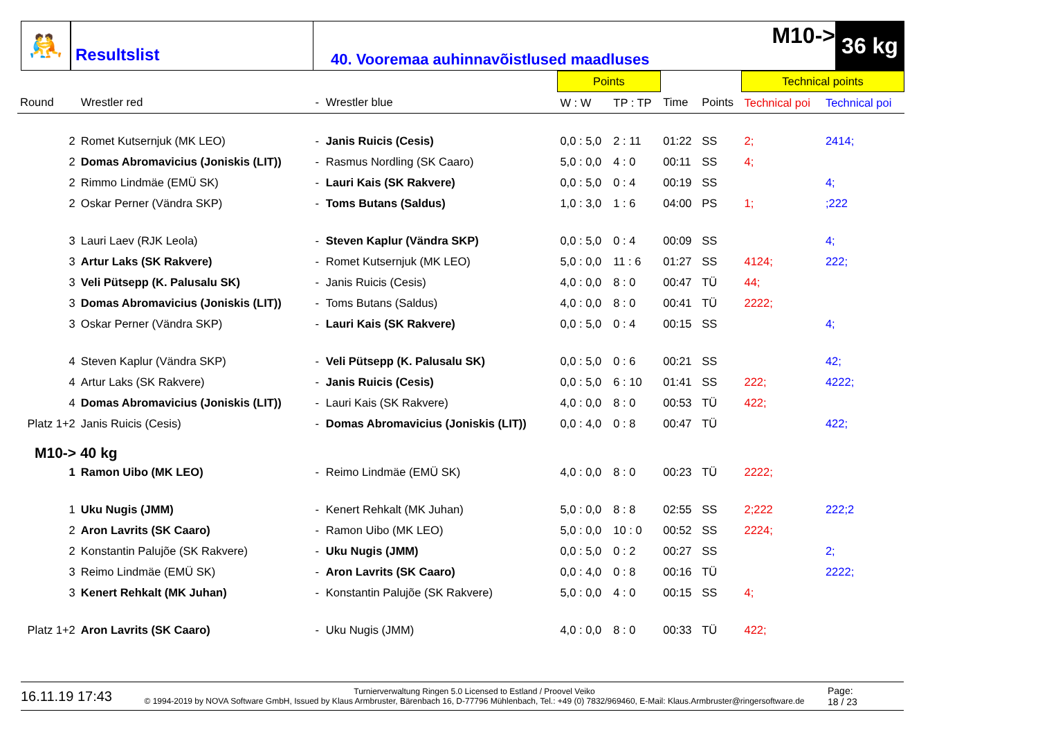🤼
Resultslist
40. Vooremaa auhinnavõistlused maadluses
M10->
36 kg
| | | | | Points | | | | Technical points | |
| --- | --- | --- | --- | --- | --- | --- | --- | --- | --- |
| Round | Wrestler red | - | Wrestler blue | W : W | TP : TP | Time | Points | Technical poi | Technical poi |
| 2 | Romet Kutsernjuk (MK LEO) | - | Janis Ruicis (Cesis) | 0,0 : 5,0 | 2 : 11 | 01:22 | SS | 2; | 2414; |
| 2 | Domas Abromavicius (Joniskis (LIT)) | - | Rasmus Nordling (SK Caaro) | 5,0 : 0,0 | 4 : 0 | 00:11 | SS | 4; | |
| 2 | Rimmo Lindmäe (EMÜ SK) | - | Lauri Kais (SK Rakvere) | 0,0 : 5,0 | 0 : 4 | 00:19 | SS | | 4; |
| 2 | Oskar Perner (Vändra SKP) | - | Toms Butans (Saldus) | 1,0 : 3,0 | 1 : 6 | 04:00 | PS | 1; | ;222 |
| 3 | Lauri Laev (RJK Leola) | - | Steven Kaplur (Vändra SKP) | 0,0 : 5,0 | 0 : 4 | 00:09 | SS | | 4; |
| 3 | Artur Laks (SK Rakvere) | - | Romet Kutsernjuk (MK LEO) | 5,0 : 0,0 | 11 : 6 | 01:27 | SS | 4124; | 222; |
| 3 | Veli Pütsepp (K. Palusalu SK) | - | Janis Ruicis (Cesis) | 4,0 : 0,0 | 8 : 0 | 00:47 | TÜ | 44; | |
| 3 | Domas Abromavicius (Joniskis (LIT)) | - | Toms Butans (Saldus) | 4,0 : 0,0 | 8 : 0 | 00:41 | TÜ | 2222; | |
| 3 | Oskar Perner (Vändra SKP) | - | Lauri Kais (SK Rakvere) | 0,0 : 5,0 | 0 : 4 | 00:15 | SS | | 4; |
| 4 | Steven Kaplur (Vändra SKP) | - | Veli Pütsepp (K. Palusalu SK) | 0,0 : 5,0 | 0 : 6 | 00:21 | SS | | 42; |
| 4 | Artur Laks (SK Rakvere) | - | Janis Ruicis (Cesis) | 0,0 : 5,0 | 6 : 10 | 01:41 | SS | 222; | 4222; |
| 4 | Domas Abromavicius (Joniskis (LIT)) | - | Lauri Kais (SK Rakvere) | 4,0 : 0,0 | 8 : 0 | 00:53 | TÜ | 422; | |
| Platz 1+2 | Janis Ruicis (Cesis) | - | Domas Abromavicius (Joniskis (LIT)) | 0,0 : 4,0 | 0 : 8 | 00:47 | TÜ | | 422; |
| M10-> 40 kg | | | | | | | | | |
| 1 | Ramon Uibo (MK LEO) | - | Reimo Lindmäe (EMÜ SK) | 4,0 : 0,0 | 8 : 0 | 00:23 | TÜ | 2222; | |
| 1 | Uku Nugis (JMM) | - | Kenert Rehkalt (MK Juhan) | 5,0 : 0,0 | 8 : 8 | 02:55 | SS | 2;222 | 222;2 |
| 2 | Aron Lavrits (SK Caaro) | - | Ramon Uibo (MK LEO) | 5,0 : 0,0 | 10 : 0 | 00:52 | SS | 2224; | |
| 2 | Konstantin Palujõe (SK Rakvere) | - | Uku Nugis (JMM) | 0,0 : 5,0 | 0 : 2 | 00:27 | SS | | 2; |
| 3 | Reimo Lindmäe (EMÜ SK) | - | Aron Lavrits (SK Caaro) | 0,0 : 4,0 | 0 : 8 | 00:16 | TÜ | | 2222; |
| 3 | Kenert Rehkalt (MK Juhan) | - | Konstantin Palujõe (SK Rakvere) | 5,0 : 0,0 | 4 : 0 | 00:15 | SS | 4; | |
| Platz 1+2 | Aron Lavrits (SK Caaro) | - | Uku Nugis (JMM) | 4,0 : 0,0 | 8 : 0 | 00:33 | TÜ | 422; | |
16.11.19 17:43
Turnierverwaltung Ringen 5.0 Licensed to Estland / Proovel Veiko
© 1994-2019 by NOVA Software GmbH, Issued by Klaus Armbruster, Bärenbach 16, D-77796 Mühlenbach, Tel.: +49 (0) 7832/969460, E-Mail: Klaus.Armbruster@ringersoftware.de
Page:
18 / 23